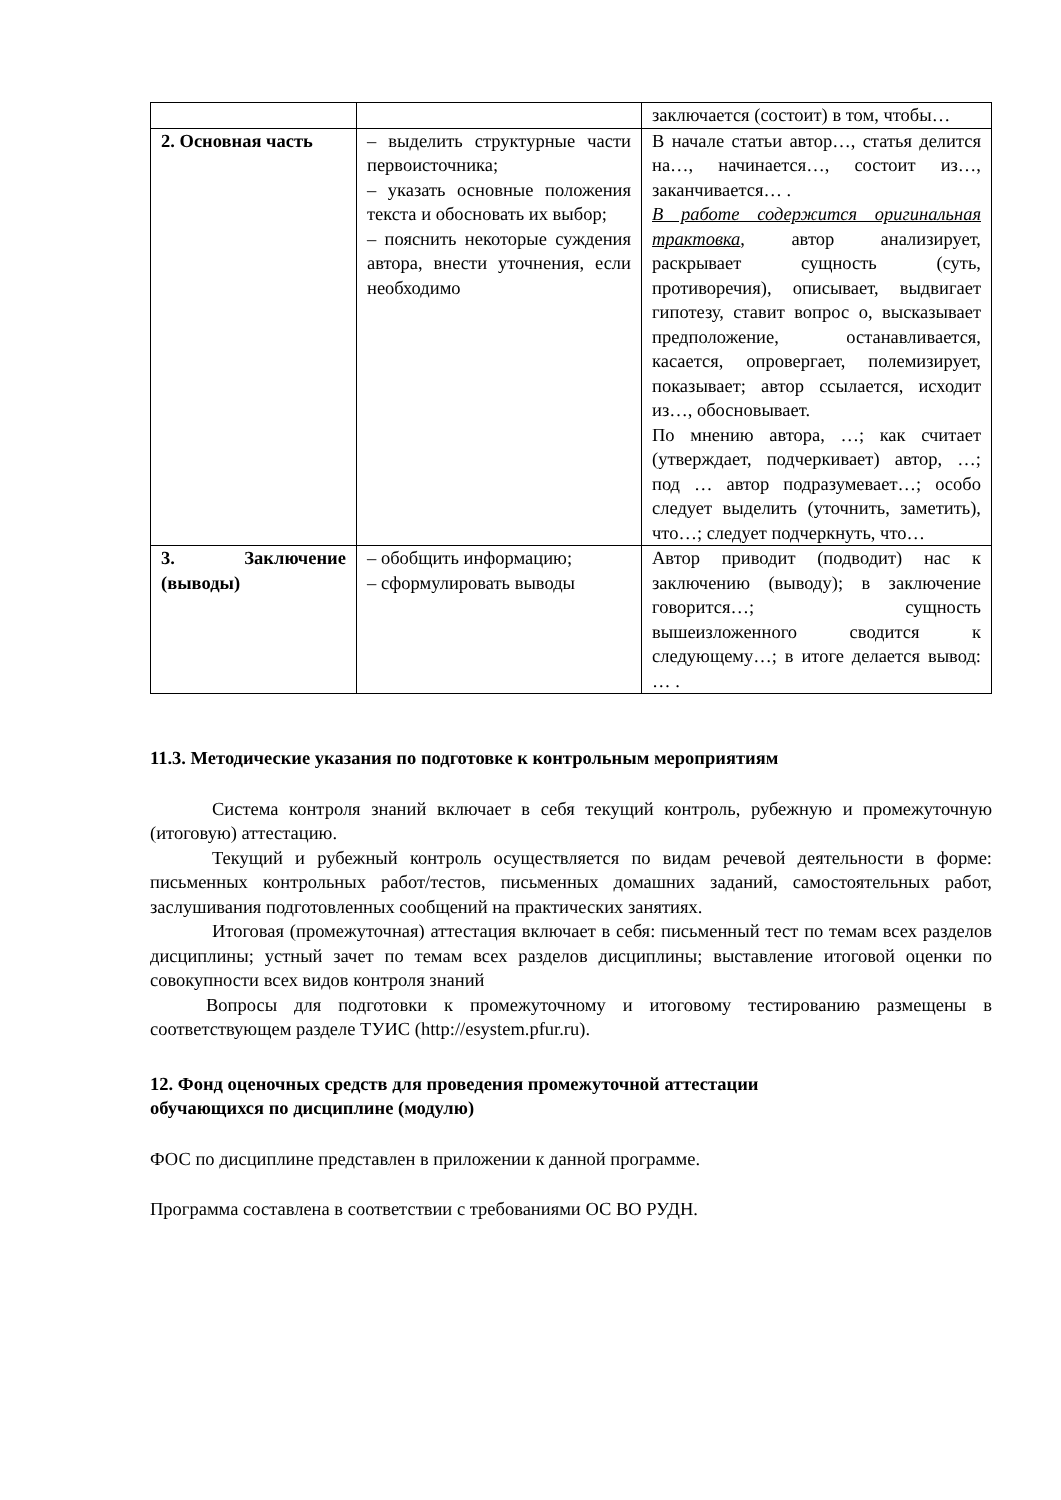| | | заключается (состоит) в том, чтобы… |
| 2. Основная часть | – выделить структурные части первоисточника; – указать основные положения текста и обосновать их выбор; – пояснить некоторые суждения автора, внести уточнения, если необходимо | В начале статьи автор…, статья делится на…, начинается…, состоит из…, заканчивается… . В работе содержится оригинальная трактовка , автор анализирует, раскрывает сущность (суть, противоречия), описывает, выдвигает гипотезу, ставит вопрос о, высказывает предположение, останавливается, касается, опровергает, полемизирует, показывает; автор ссылается, исходит из…, обосновывает. По мнению автора, …; как считает (утверждает, подчеркивает) автор, …; под … автор подразумевает…; особо следует выделить (уточнить, заметить), что…; следует подчеркнуть, что… |
| 3. Заключение (выводы) | – обобщить информацию; – сформулировать выводы | Автор приводит (подводит) нас к заключению (выводу); в заключение говорится…; сущность вышеизложенного сводится к следующему…; в итоге делается вывод: … . |
11.3. Методические указания по подготовке к контрольным мероприятиям
Система контроля знаний включает в себя текущий контроль, рубежную и промежуточную (итоговую) аттестацию.
Текущий и рубежный контроль осуществляется по видам речевой деятельности в форме: письменных контрольных работ/тестов, письменных домашних заданий, самостоятельных работ, заслушивания подготовленных сообщений на практических занятиях.
Итоговая (промежуточная) аттестация включает в себя: письменный тест по темам всех разделов дисциплины; устный зачет по темам всех разделов дисциплины; выставление итоговой оценки по совокупности всех видов контроля знаний
Вопросы для подготовки к промежуточному и итоговому тестированию размещены в соответствующем разделе ТУИС (http://esystem.pfur.ru).
12. Фонд оценочных средств для проведения промежуточной аттестации
обучающихся по дисциплине (модулю)
ФОС по дисциплине представлен в приложении к данной программе.
Программа составлена в соответствии с требованиями ОС ВО РУДН.